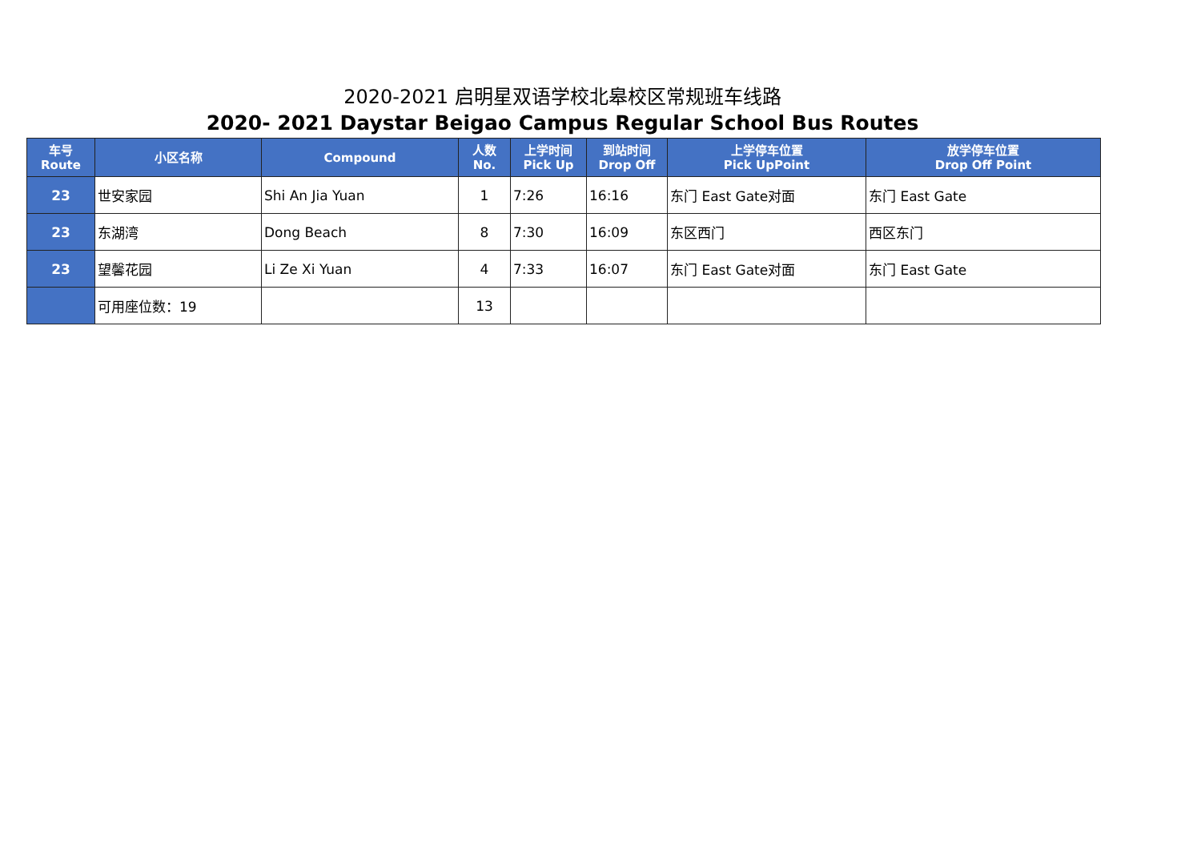2020-2021 启明星双语学校北皋校区常规班车线路
2020- 2021 Daystar Beigao Campus Regular School Bus Routes
| 车号 Route | 小区名称 | Compound | 人数 No. | 上学时间 Pick Up | 到站时间 Drop Off | 上学停车位置 Pick UpPoint | 放学停车位置 Drop Off Point |
| --- | --- | --- | --- | --- | --- | --- | --- |
| 23 | 世安家园 | Shi An Jia Yuan | 1 | 7:26 | 16:16 | 东门 East Gate对面 | 东门 East Gate |
| 23 | 东湖湾 | Dong Beach | 8 | 7:30 | 16:09 | 东区西门 | 西区东门 |
| 23 | 望馨花园 | Li Ze Xi Yuan | 4 | 7:33 | 16:07 | 东门 East Gate对面 | 东门 East Gate |
| | 可用座位数：19 | | 13 | | | | |